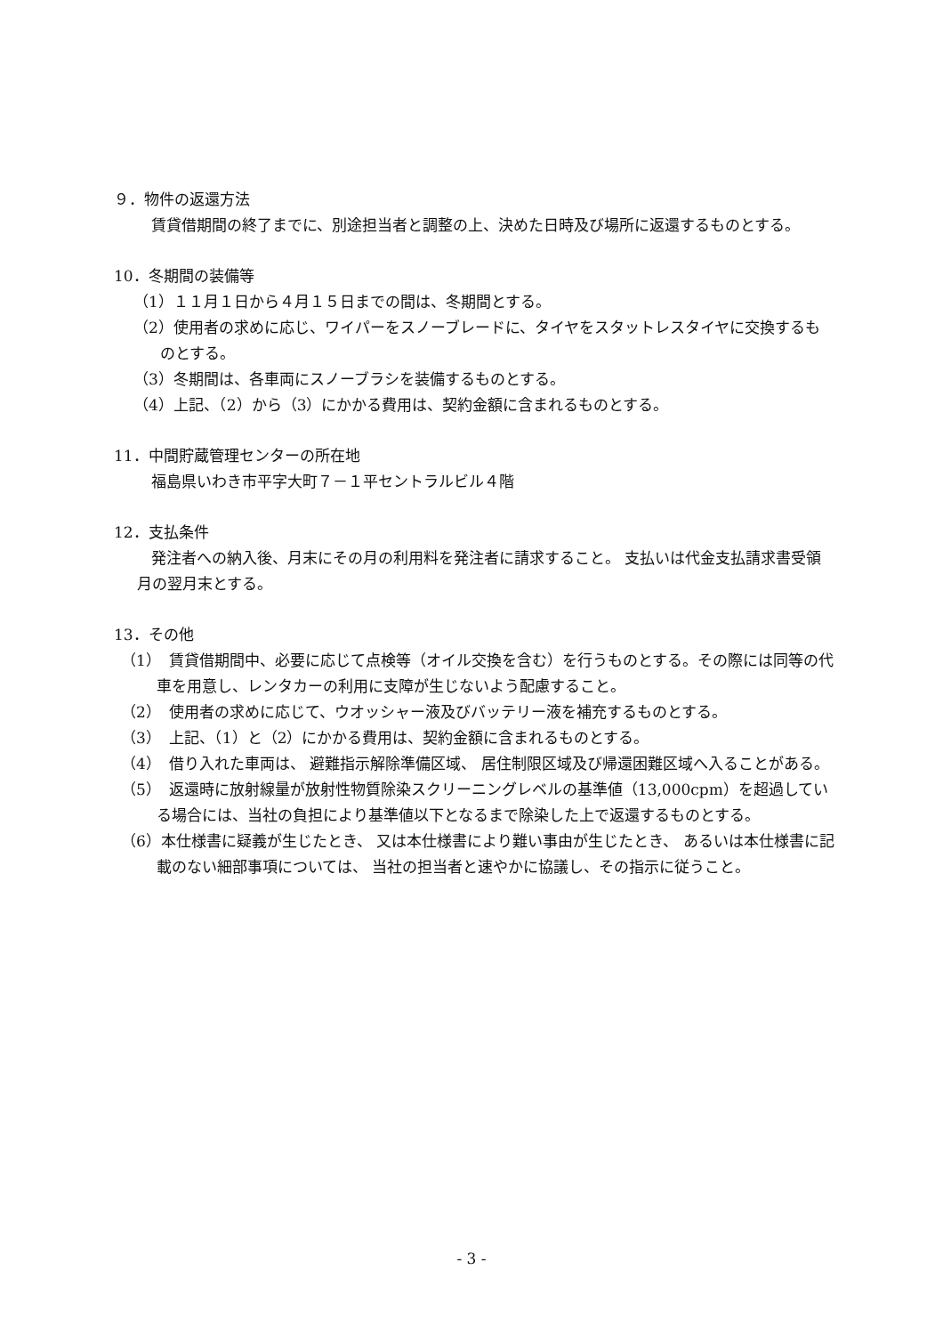９．物件の返還方法
賃貸借期間の終了までに、別途担当者と調整の上、決めた日時及び場所に返還するものとする。
10．冬期間の装備等
（1）１１月１日から４月１５日までの間は、冬期間とする。
（2）使用者の求めに応じ、ワイパーをスノーブレードに、タイヤをスタットレスタイヤに交換するものとする。
（3）冬期間は、各車両にスノーブラシを装備するものとする。
（4）上記、（2）から（3）にかかる費用は、契約金額に含まれるものとする。
11．中間貯蔵管理センターの所在地
福島県いわき市平字大町７－１平セントラルビル４階
12．支払条件
発注者への納入後、月末にその月の利用料を発注者に請求すること。 支払いは代金支払請求書受領月の翌月末とする。
13．その他
（1）　賃貸借期間中、必要に応じて点検等（オイル交換を含む）を行うものとする。その際には同等の代車を用意し、レンタカーの利用に支障が生じないよう配慮すること。
（2）　使用者の求めに応じて、ウオッシャー液及びバッテリー液を補充するものとする。
（3）　上記、（1）と（2）にかかる費用は、契約金額に含まれるものとする。
（4）　借り入れた車両は、 避難指示解除準備区域、 居住制限区域及び帰還困難区域へ入ることがある。
（5）　返還時に放射線量が放射性物質除染スクリーニングレベルの基準値（13,000cpm）を超過している場合には、当社の負担により基準値以下となるまで除染した上で返還するものとする。
（6）本仕様書に疑義が生じたとき、 又は本仕様書により難い事由が生じたとき、 あるいは本仕様書に記載のない細部事項については、 当社の担当者と速やかに協議し、その指示に従うこと。
- 3 -